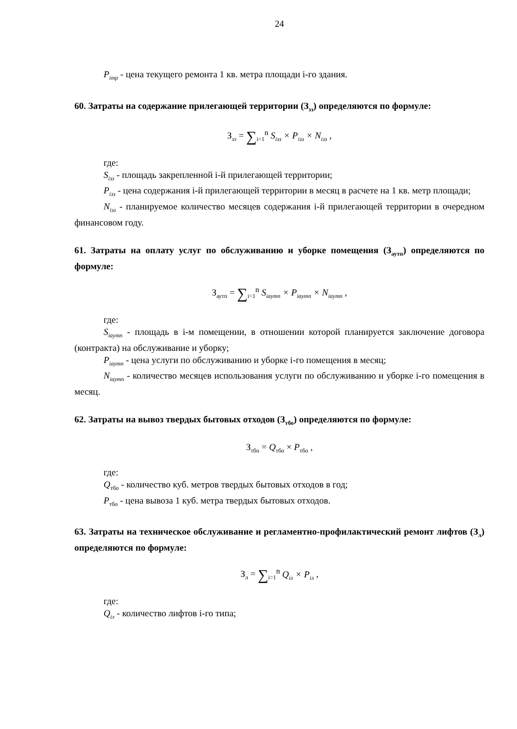24
P<sub>imp</sub> - цена текущего ремонта 1 кв. метра площади i-го здания.
60. Затраты на содержание прилегающей территории (З<sub>зз</sub>) определяются по формуле:
З<sub>зз</sub> = ∑<sub>i=1</sub><sup>n</sup> S<sub>iзз</sub> × P<sub>iзз</sub> × N<sub>iзз</sub> ,
где:
S<sub>iзз</sub> - площадь закрепленной i-й прилегающей территории;
P<sub>iзз</sub> - цена содержания i-й прилегающей территории в месяц в расчете на 1 кв. метр площади;
N<sub>iзз</sub> - планируемое количество месяцев содержания i-й прилегающей территории в очередном финансовом году.
61. Затраты на оплату услуг по обслуживанию и уборке помещения (З<sub>аутп</sub>) определяются по формуле:
З<sub>аутп</sub> = ∑<sub>i=1</sub><sup>n</sup> S<sub>iaymn</sub> × P<sub>iaymn</sub> × N<sub>iaymn</sub> ,
где:
S<sub>iaymn</sub> - площадь в i-м помещении, в отношении которой планируется заключение договора (контракта) на обслуживание и уборку;
P<sub>iaymn</sub> - цена услуги по обслуживанию и уборке i-го помещения в месяц;
N<sub>iaymn</sub> - количество месяцев использования услуги по обслуживанию и уборке i-го помещения в месяц.
62. Затраты на вывоз твердых бытовых отходов (З<sub>тбо</sub>) определяются по формуле:
З<sub>тбо</sub> = Q<sub>тбо</sub> × P<sub>тбо</sub> ,
где:
Q<sub>тбо</sub> - количество куб. метров твердых бытовых отходов в год;
P<sub>тбо</sub> - цена вывоза 1 куб. метра твердых бытовых отходов.
63. Затраты на техническое обслуживание и регламентно-профилактический ремонт лифтов (З<sub>л</sub>) определяются по формуле:
З<sub>л</sub> = ∑<sub>i=1</sub><sup>n</sup> Q<sub>iл</sub> × P<sub>iл</sub> ,
где:
Q<sub>iл</sub> - количество лифтов i-го типа;